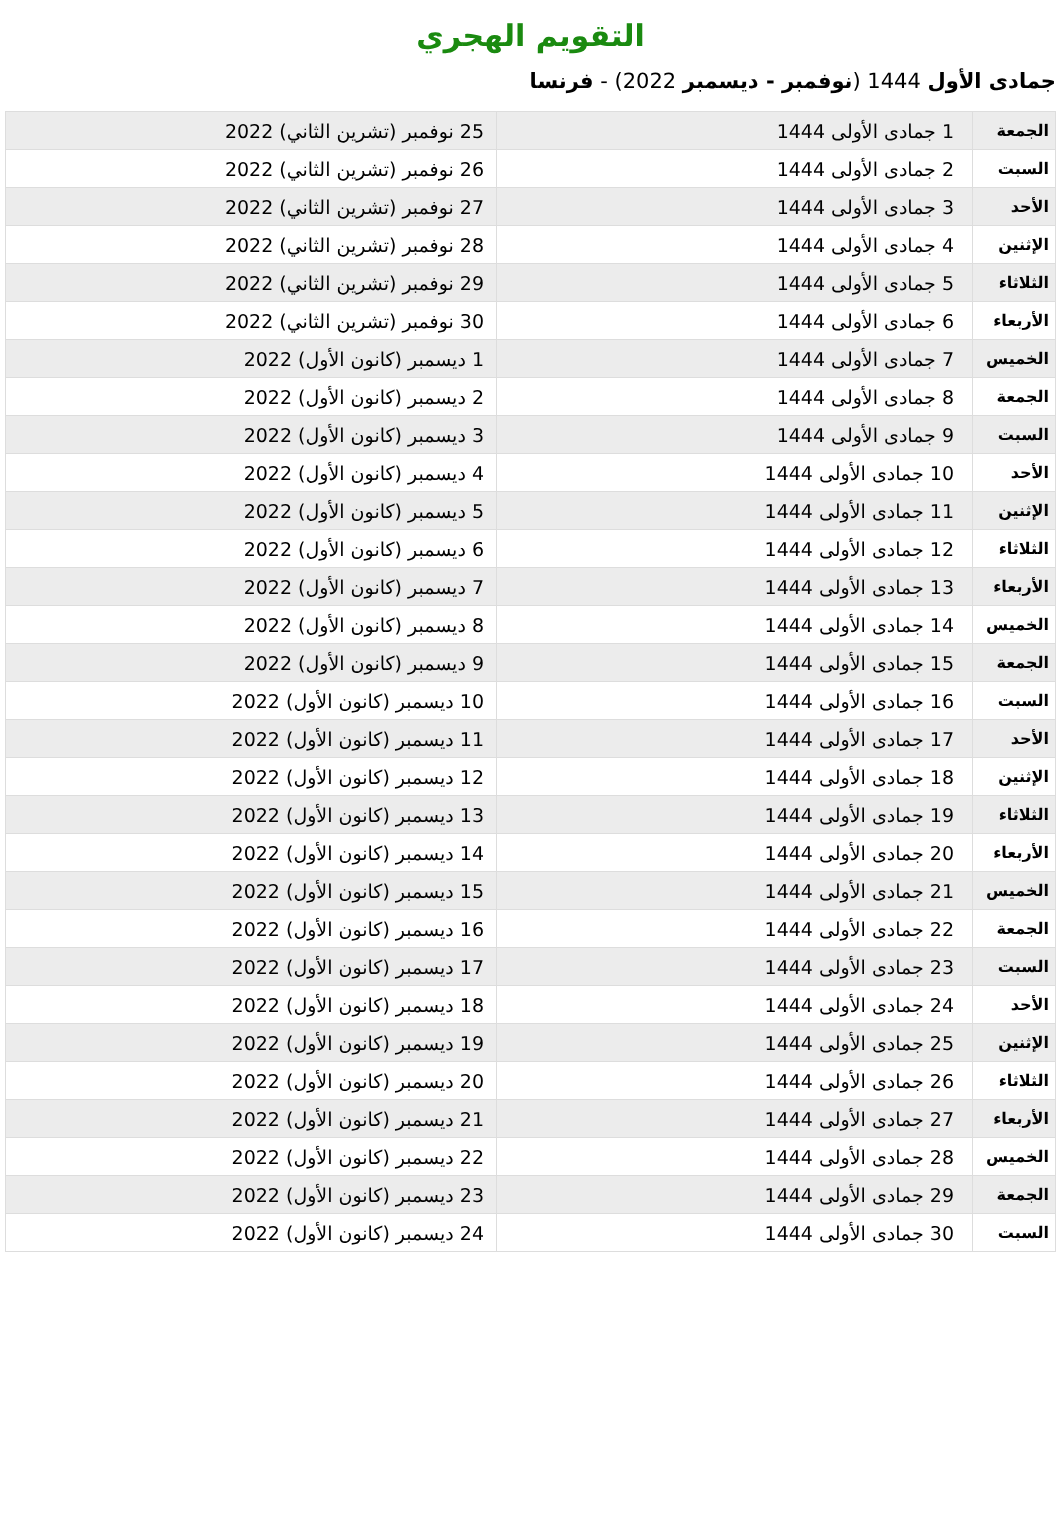التقويم الهجري
جمادى الأول 1444 (نوفمبر - ديسمبر 2022) - فرنسا
| الجمعة | 1 جمادى الأولى 1444 | 25 نوفمبر (تشرين الثاني) 2022 |
| السبت | 2 جمادى الأولى 1444 | 26 نوفمبر (تشرين الثاني) 2022 |
| الأحد | 3 جمادى الأولى 1444 | 27 نوفمبر (تشرين الثاني) 2022 |
| الإثنين | 4 جمادى الأولى 1444 | 28 نوفمبر (تشرين الثاني) 2022 |
| الثلاثاء | 5 جمادى الأولى 1444 | 29 نوفمبر (تشرين الثاني) 2022 |
| الأربعاء | 6 جمادى الأولى 1444 | 30 نوفمبر (تشرين الثاني) 2022 |
| الخميس | 7 جمادى الأولى 1444 | 1 ديسمبر (كانون الأول) 2022 |
| الجمعة | 8 جمادى الأولى 1444 | 2 ديسمبر (كانون الأول) 2022 |
| السبت | 9 جمادى الأولى 1444 | 3 ديسمبر (كانون الأول) 2022 |
| الأحد | 10 جمادى الأولى 1444 | 4 ديسمبر (كانون الأول) 2022 |
| الإثنين | 11 جمادى الأولى 1444 | 5 ديسمبر (كانون الأول) 2022 |
| الثلاثاء | 12 جمادى الأولى 1444 | 6 ديسمبر (كانون الأول) 2022 |
| الأربعاء | 13 جمادى الأولى 1444 | 7 ديسمبر (كانون الأول) 2022 |
| الخميس | 14 جمادى الأولى 1444 | 8 ديسمبر (كانون الأول) 2022 |
| الجمعة | 15 جمادى الأولى 1444 | 9 ديسمبر (كانون الأول) 2022 |
| السبت | 16 جمادى الأولى 1444 | 10 ديسمبر (كانون الأول) 2022 |
| الأحد | 17 جمادى الأولى 1444 | 11 ديسمبر (كانون الأول) 2022 |
| الإثنين | 18 جمادى الأولى 1444 | 12 ديسمبر (كانون الأول) 2022 |
| الثلاثاء | 19 جمادى الأولى 1444 | 13 ديسمبر (كانون الأول) 2022 |
| الأربعاء | 20 جمادى الأولى 1444 | 14 ديسمبر (كانون الأول) 2022 |
| الخميس | 21 جمادى الأولى 1444 | 15 ديسمبر (كانون الأول) 2022 |
| الجمعة | 22 جمادى الأولى 1444 | 16 ديسمبر (كانون الأول) 2022 |
| السبت | 23 جمادى الأولى 1444 | 17 ديسمبر (كانون الأول) 2022 |
| الأحد | 24 جمادى الأولى 1444 | 18 ديسمبر (كانون الأول) 2022 |
| الإثنين | 25 جمادى الأولى 1444 | 19 ديسمبر (كانون الأول) 2022 |
| الثلاثاء | 26 جمادى الأولى 1444 | 20 ديسمبر (كانون الأول) 2022 |
| الأربعاء | 27 جمادى الأولى 1444 | 21 ديسمبر (كانون الأول) 2022 |
| الخميس | 28 جمادى الأولى 1444 | 22 ديسمبر (كانون الأول) 2022 |
| الجمعة | 29 جمادى الأولى 1444 | 23 ديسمبر (كانون الأول) 2022 |
| السبت | 30 جمادى الأولى 1444 | 24 ديسمبر (كانون الأول) 2022 |